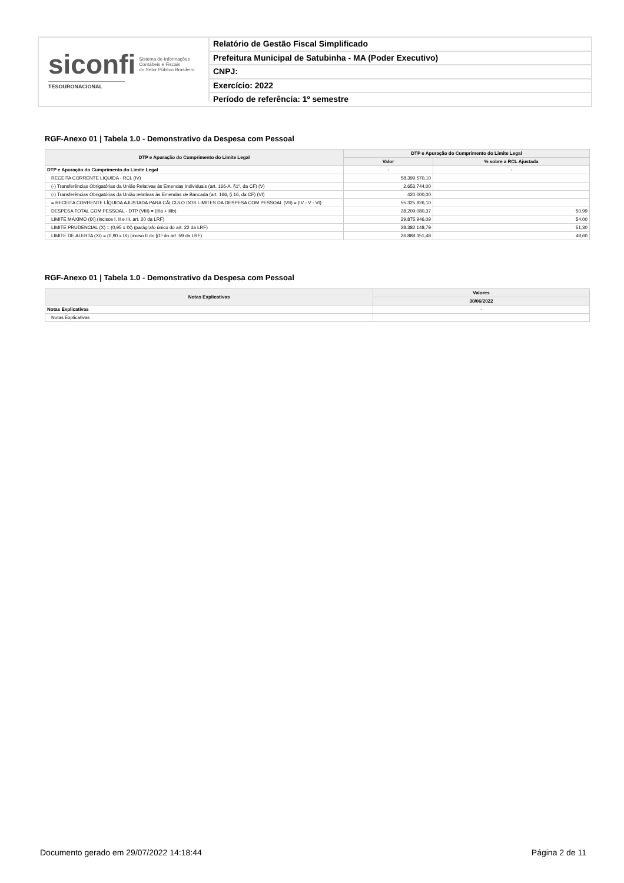siconfi Sistema de Informações
Contábeis e Fiscais
do Setor Público Brasileiro
TESOURONACIONAL
Relatório de Gestão Fiscal Simplificado
Prefeitura Municipal de Satubinha - MA (Poder Executivo)
CNPJ:
Exercício: 2022
Período de referência: 1º semestre
RGF-Anexo 01 | Tabela 1.0 - Demonstrativo da Despesa com Pessoal
| DTP e Apuração do Cumprimento do Limite Legal | DTP e Apuração do Cumprimento do Limite Legal | |
| --- | --- | --- |
| | Valor | % sobre a RCL Ajustada |
| DTP e Apuração do Cumprimento do Limite Legal | - | - |
| RECEITA CORRENTE LIQUIDA - RCL (IV) | 58.399.570,10 | |
| (-) Transferências Obrigatórias da União Relativas às Emendas Individuais (art. 166-A, §1º, da CF) (V) | 2.653.744,00 | |
| (-) Transferências Obrigatórias da União relativas às Emendas de Bancada (art. 166, § 16, da CF) (VI) | 420.000,00 | |
| = RECEITA CORRENTE LÍQUIDA AJUSTADA PARA CÁLCULO DOS LIMITES DA DESPESA COM PESSOAL (VII) = (IV - V - VI) | 55.325.826,10 | |
| DESPESA TOTAL COM PESSOAL - DTP (VIII) = (IIIa + IIIb) | 28.209.080,37 | 50,99 |
| LIMITE MÁXIMO (IX) (incisos I, II e III, art. 20 da LRF) | 29.875.946,09 | 54,00 |
| LIMITE PRUDENCIAL (X) = (0,95 x IX) (parágrafo único do art. 22 da LRF) | 28.382.148,79 | 51,30 |
| LIMITE DE ALERTA (XI) = (0,90 x IX) (inciso II do §1º do art. 59 da LRF) | 26.888.351,48 | 48,60 |
RGF-Anexo 01 | Tabela 1.0 - Demonstrativo da Despesa com Pessoal
| Notas Explicativas | Valores |
| --- | --- |
| | 30/06/2022 |
| Notas Explicativas | - |
| Notas Explicativas | |
Documento gerado em 29/07/2022 14:18:44 Página 2 de 11